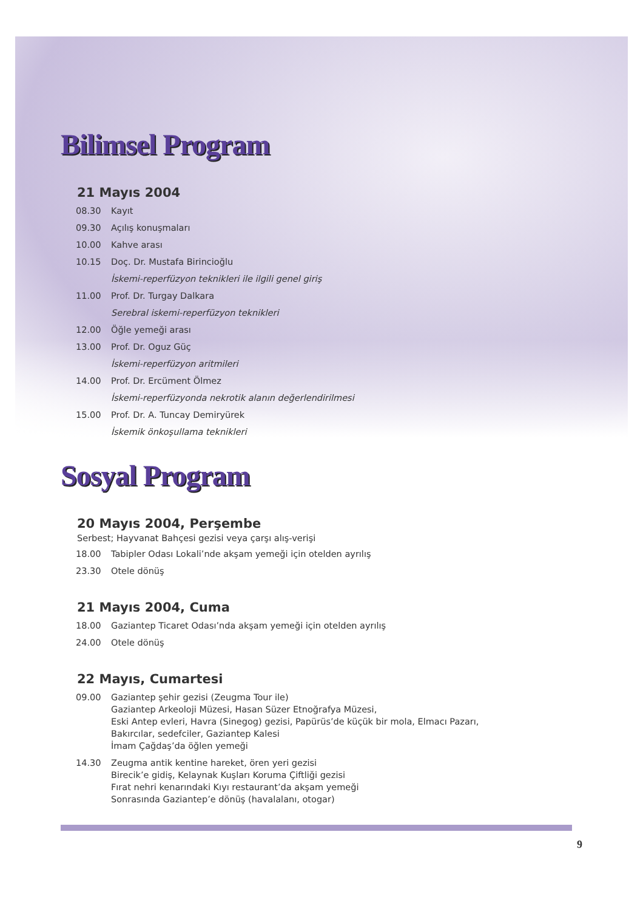Bilimsel Program
21 Mayıs 2004
| 08.30 | Kayıt |
| 09.30 | Açılış konuşmaları |
| 10.00 | Kahve arası |
| 10.15 | Doç. Dr. Mustafa Birincioğlu İskemi-reperfüzyon teknikleri ile ilgili genel giriş |
| 11.00 | Prof. Dr. Turgay Dalkara Serebral iskemi-reperfüzyon teknikleri |
| 12.00 | Öğle yemeği arası |
| 13.00 | Prof. Dr. Oguz Güç İskemi-reperfüzyon aritmileri |
| 14.00 | Prof. Dr. Ercüment Ölmez İskemi-reperfüzyonda nekrotik alanın değerlendirilmesi |
| 15.00 | Prof. Dr. A. Tuncay Demiryürek İskemik önkoşullama teknikleri |
Sosyal Program
20 Mayıs 2004, Perşembe
Serbest; Hayvanat Bahçesi gezisi veya çarşı alış-verişi
| 18.00 | Tabipler Odası Lokali’nde akşam yemeği için otelden ayrılış |
| 23.30 | Otele dönüş |
21 Mayıs 2004, Cuma
| 18.00 | Gaziantep Ticaret Odası’nda akşam yemeği için otelden ayrılış |
| 24.00 | Otele dönüş |
22 Mayıs, Cumartesi
| 09.00 | Gaziantep şehir gezisi (Zeugma Tour ile) Gaziantep Arkeoloji Müzesi, Hasan Süzer Etnoğrafya Müzesi, Eski Antep evleri, Havra (Sinegog) gezisi, Papürüs’de küçük bir mola, Elmacı Pazarı, Bakırcılar, sedefciler, Gaziantep Kalesi İmam Çağdaş’da öğlen yemeği |
| 14.30 | Zeugma antik kentine hareket, ören yeri gezisi Birecik’e gidiş, Kelaynak Kuşları Koruma Çiftliği gezisi Fırat nehri kenarındaki Kıyı restaurant’da akşam yemeği Sonrasında Gaziantep’e dönüş (havalalanı, otogar) |
9